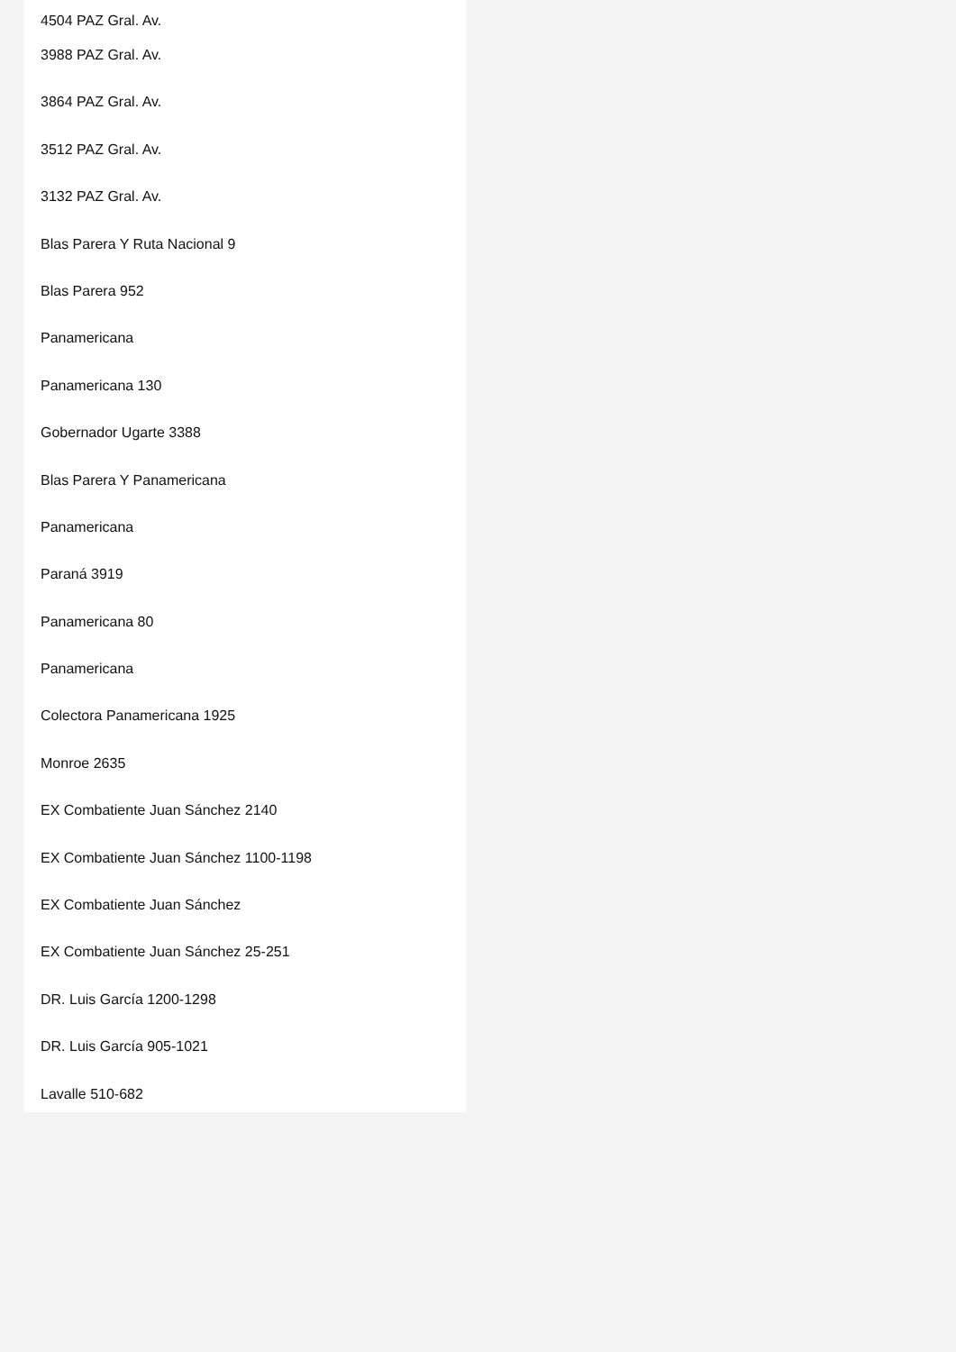4504 PAZ Gral. Av.
3988 PAZ Gral. Av.
3864 PAZ Gral. Av.
3512 PAZ Gral. Av.
3132 PAZ Gral. Av.
Blas Parera Y Ruta Nacional 9
Blas Parera 952
Panamericana
Panamericana 130
Gobernador Ugarte 3388
Blas Parera Y Panamericana
Panamericana
Paraná 3919
Panamericana 80
Panamericana
Colectora Panamericana 1925
Monroe 2635
EX Combatiente Juan Sánchez 2140
EX Combatiente Juan Sánchez 1100-1198
EX Combatiente Juan Sánchez
EX Combatiente Juan Sánchez 25-251
DR. Luis García 1200-1298
DR. Luis García 905-1021
Lavalle 510-682